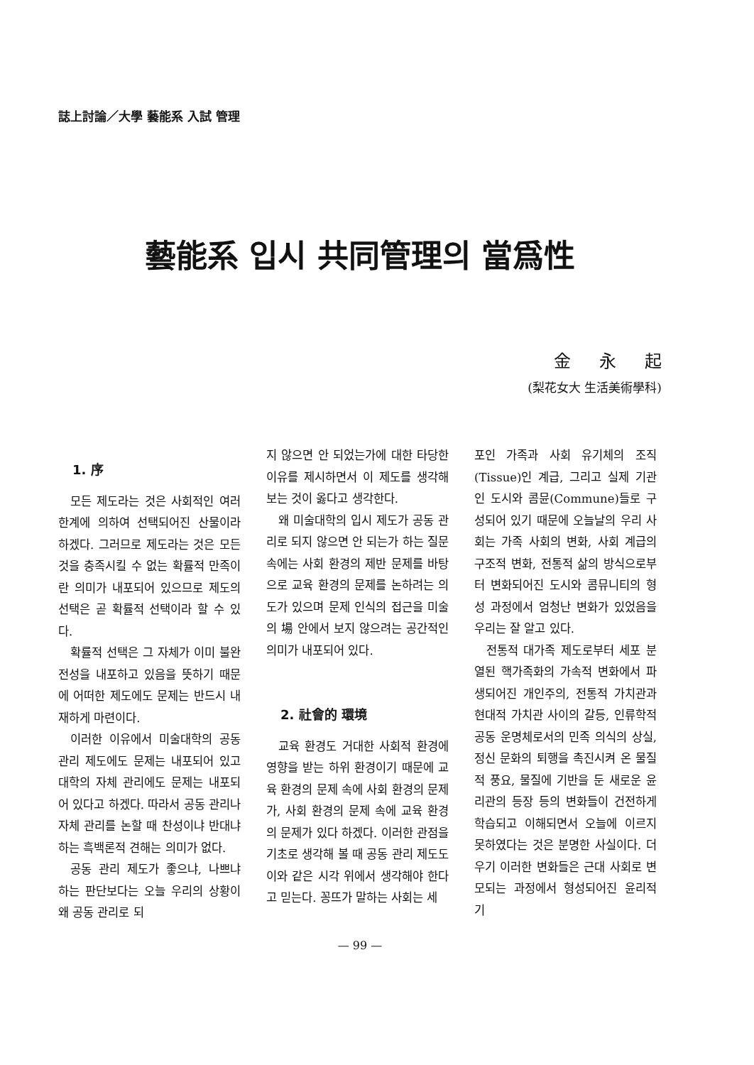誌上討論／大學 藝能系 入試 管理
藝能系 입시 共同管理의 當爲性
金永起
(梨花女大 生活美術學科)
1. 序
모든 제도라는 것은 사회적인 여러 한계에 의하여 선택되어진 산물이라 하겠다. 그러므로 제도라는 것은 모든 것을 충족시킬 수 없는 확률적 만족이란 의미가 내포되어 있으므로 제도의 선택은 곧 확률적 선택이라 할 수 있다.
확률적 선택은 그 자체가 이미 불완전성을 내포하고 있음을 뜻하기 때문에 어떠한 제도에도 문제는 반드시 내재하게 마련이다.
이러한 이유에서 미술대학의 공동 관리 제도에도 문제는 내포되어 있고 대학의 자체 관리에도 문제는 내포되어 있다고 하겠다. 따라서 공동 관리나 자체 관리를 논할 때 찬성이냐 반대냐 하는 흑백론적 견해는 의미가 없다.
공동 관리 제도가 좋으냐, 나쁘냐 하는 판단보다는 오늘 우리의 상황이 왜 공동 관리로 되
지 않으면 안 되었는가에 대한 타당한 이유를 제시하면서 이 제도를 생각해 보는 것이 옳다고 생각한다.
왜 미술대학의 입시 제도가 공동 관리로 되지 않으면 안 되는가 하는 질문 속에는 사회 환경의 제반 문제를 바탕으로 교육 환경의 문제를 논하려는 의도가 있으며 문제 인식의 접근을 미술의 場 안에서 보지 않으려는 공간적인 의미가 내포되어 있다.
2. 社會的 環境
교육 환경도 거대한 사회적 환경에 영향을 받는 하위 환경이기 때문에 교육 환경의 문제 속에 사회 환경의 문제가, 사회 환경의 문제 속에 교육 환경의 문제가 있다 하겠다. 이러한 관점을 기초로 생각해 볼 때 공동 관리 제도도 이와 같은 시각 위에서 생각해야 한다고 믿는다. 꽁뜨가 말하는 사회는 세
포인 가족과 사회 유기체의 조직(Tissue)인 계급, 그리고 실제 기관인 도시와 콤뮨(Commune)들로 구성되어 있기 때문에 오늘날의 우리 사회는 가족 사회의 변화, 사회 계급의 구조적 변화, 전통적 삶의 방식으로부터 변화되어진 도시와 콤뮤니티의 형성 과정에서 엄청난 변화가 있었음을 우리는 잘 알고 있다.
전통적 대가족 제도로부터 세포 분열된 핵가족화의 가속적 변화에서 파생되어진 개인주의, 전통적 가치관과 현대적 가치관 사이의 갈등, 인류학적 공동 운명체로서의 민족 의식의 상실, 정신 문화의 퇴행을 촉진시켜 온 물질적 풍요, 물질에 기반을 둔 새로운 윤리관의 등장 등의 변화들이 건전하게 학습되고 이해되면서 오늘에 이르지 못하였다는 것은 분명한 사실이다. 더우기 이러한 변화들은 근대 사회로 변모되는 과정에서 형성되어진 윤리적 기
— 99 —